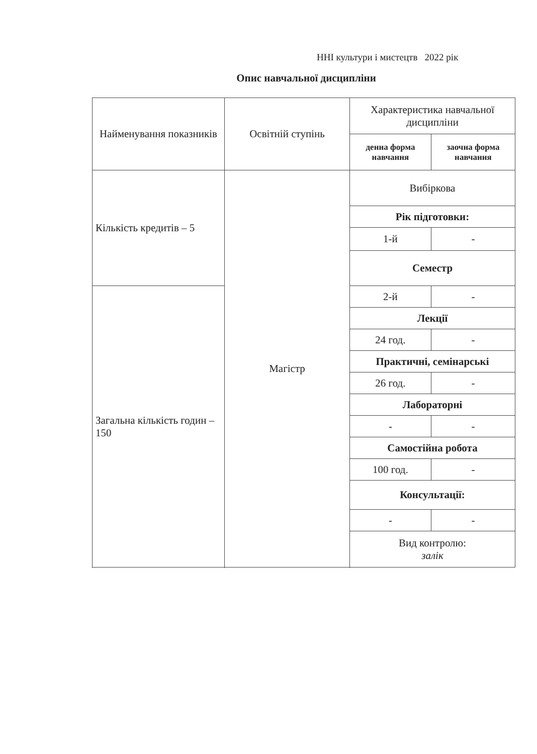ННІ культури і мистецтв 2022 рік
Опис навчальної дисципліни
| Найменування показників | Освітній ступінь | Характеристика навчальної дисципліни | |
| | | денна форма навчання | заочна форма навчання |
| Кількість кредитів – 5 | Магістр | Вибіркова | |
| | | Рік підготовки: | |
| | | 1-й | - |
| | | Семестр | |
| Загальна кількість годин – 150 | | 2-й | - |
| | | Лекції | |
| | | 24 год. | - |
| | | Практичні, семінарські | |
| | | 26 год. | - |
| | | Лабораторні | |
| | | - | - |
| | | Самостійна робота | |
| | | 100 год. | - |
| | | Консультації: | |
| | | - | - |
| | | Вид контролю: залік | |